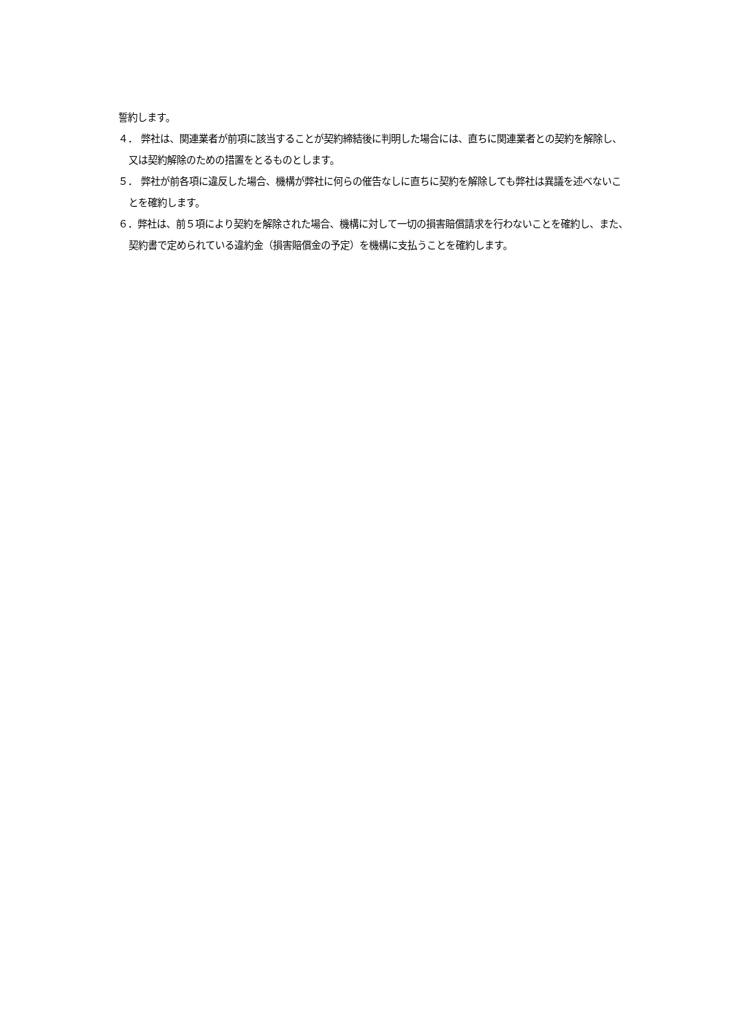誓約します。
４． 弊社は、関連業者が前項に該当することが契約締結後に判明した場合には、直ちに関連業者との契約を解除し、又は契約解除のための措置をとるものとします。
５． 弊社が前各項に違反した場合、機構が弊社に何らの催告なしに直ちに契約を解除しても弊社は異議を述べないことを確約します。
６．弊社は、前５項により契約を解除された場合、機構に対して一切の損害賠償請求を行わないことを確約し、また、契約書で定められている違約金（損害賠償金の予定）を機構に支払うことを確約します。